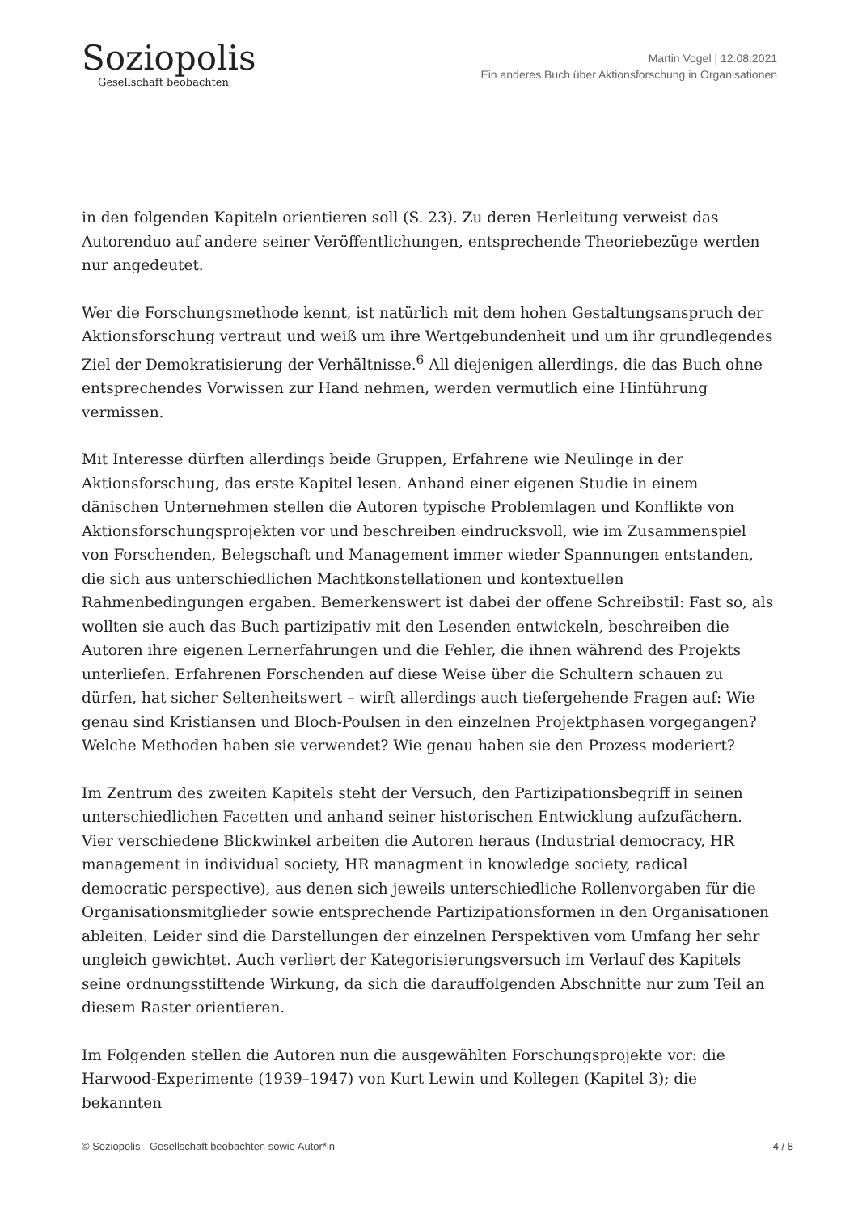Soziopolis
Gesellschaft beobachten
Martin Vogel | 12.08.2021
Ein anderes Buch über Aktionsforschung in Organisationen
in den folgenden Kapiteln orientieren soll (S. 23). Zu deren Herleitung verweist das Autorenduo auf andere seiner Veröffentlichungen, entsprechende Theoriebezüge werden nur angedeutet.
Wer die Forschungsmethode kennt, ist natürlich mit dem hohen Gestaltungsanspruch der Aktionsforschung vertraut und weiß um ihre Wertgebundenheit und um ihr grundlegendes Ziel der Demokratisierung der Verhältnisse.<sup>6</sup> All diejenigen allerdings, die das Buch ohne entsprechendes Vorwissen zur Hand nehmen, werden vermutlich eine Hinführung vermissen.
Mit Interesse dürften allerdings beide Gruppen, Erfahrene wie Neulinge in der Aktionsforschung, das erste Kapitel lesen. Anhand einer eigenen Studie in einem dänischen Unternehmen stellen die Autoren typische Problemlagen und Konflikte von Aktionsforschungsprojekten vor und beschreiben eindrucksvoll, wie im Zusammenspiel von Forschenden, Belegschaft und Management immer wieder Spannungen entstanden, die sich aus unterschiedlichen Machtkonstellationen und kontextuellen Rahmenbedingungen ergaben. Bemerkenswert ist dabei der offene Schreibstil: Fast so, als wollten sie auch das Buch partizipativ mit den Lesenden entwickeln, beschreiben die Autoren ihre eigenen Lernerfahrungen und die Fehler, die ihnen während des Projekts unterliefen. Erfahrenen Forschenden auf diese Weise über die Schultern schauen zu dürfen, hat sicher Seltenheitswert – wirft allerdings auch tiefergehende Fragen auf: Wie genau sind Kristiansen und Bloch-Poulsen in den einzelnen Projektphasen vorgegangen? Welche Methoden haben sie verwendet? Wie genau haben sie den Prozess moderiert?
Im Zentrum des zweiten Kapitels steht der Versuch, den Partizipationsbegriff in seinen unterschiedlichen Facetten und anhand seiner historischen Entwicklung aufzufächern. Vier verschiedene Blickwinkel arbeiten die Autoren heraus (Industrial democracy, HR management in individual society, HR managment in knowledge society, radical democratic perspective), aus denen sich jeweils unterschiedliche Rollenvorgaben für die Organisationsmitglieder sowie entsprechende Partizipationsformen in den Organisationen ableiten. Leider sind die Darstellungen der einzelnen Perspektiven vom Umfang her sehr ungleich gewichtet. Auch verliert der Kategorisierungsversuch im Verlauf des Kapitels seine ordnungsstiftende Wirkung, da sich die darauffolgenden Abschnitte nur zum Teil an diesem Raster orientieren.
Im Folgenden stellen die Autoren nun die ausgewählten Forschungsprojekte vor: die Harwood-Experimente (1939–1947) von Kurt Lewin und Kollegen (Kapitel 3); die bekannten
© Soziopolis - Gesellschaft beobachten sowie Autor*in 4 / 8